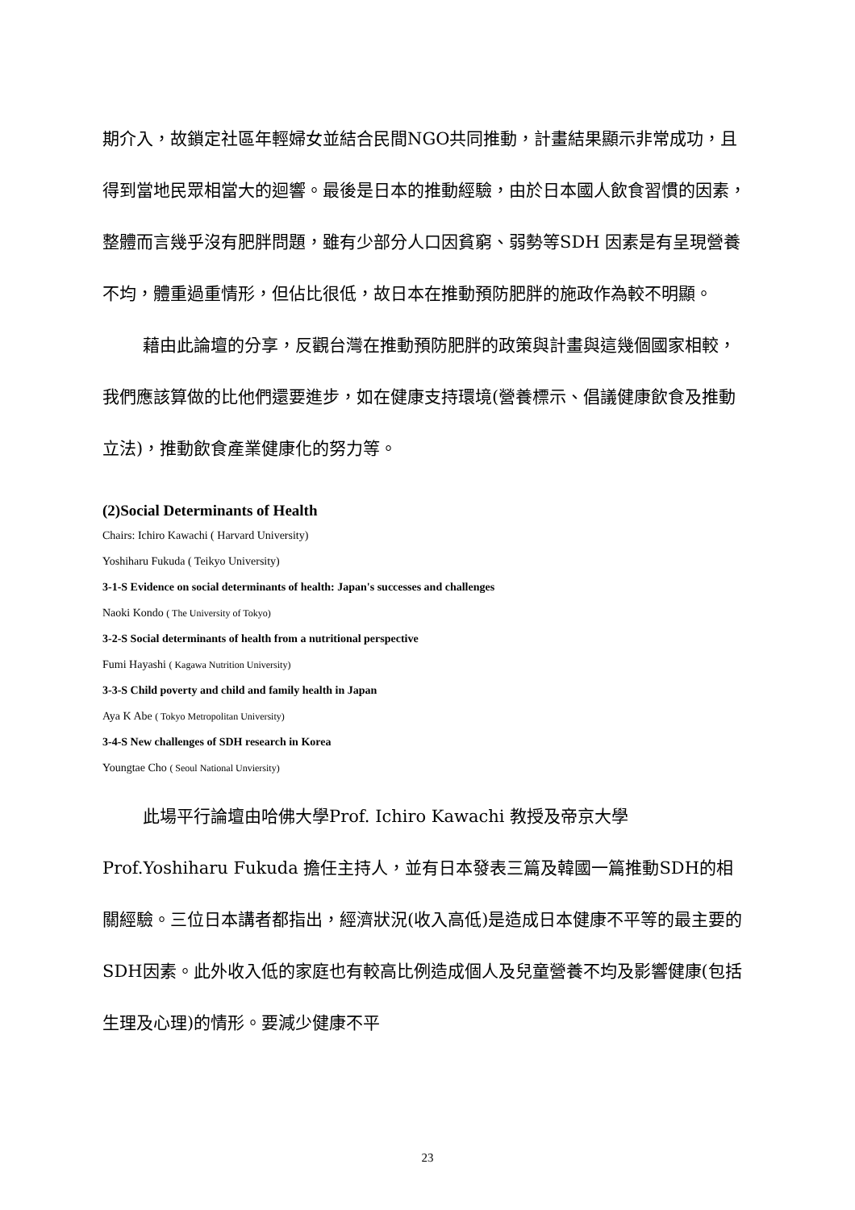期介入，故鎖定社區年輕婦女並結合民間NGO共同推動，計畫結果顯示非常成功，且得到當地民眾相當大的迴響。最後是日本的推動經驗，由於日本國人飲食習慣的因素，整體而言幾乎沒有肥胖問題，雖有少部分人口因貧窮、弱勢等SDH 因素是有呈現營養不均，體重過重情形，但佔比很低，故日本在推動預防肥胖的施政作為較不明顯。
藉由此論壇的分享，反觀台灣在推動預防肥胖的政策與計畫與這幾個國家相較，我們應該算做的比他們還要進步，如在健康支持環境(營養標示、倡議健康飲食及推動立法)，推動飲食產業健康化的努力等。
(2)Social Determinants of Health
Chairs: Ichiro Kawachi ( Harvard University)
Yoshiharu Fukuda ( Teikyo University)
3-1-S Evidence on social determinants of health: Japan's successes and challenges
Naoki Kondo ( The University of Tokyo)
3-2-S Social determinants of health from a nutritional perspective
Fumi Hayashi ( Kagawa Nutrition University)
3-3-S Child poverty and child and family health in Japan
Aya K Abe ( Tokyo Metropolitan University)
3-4-S New challenges of SDH research in Korea
Youngtae Cho ( Seoul National Unviersity)
此場平行論壇由哈佛大學Prof. Ichiro Kawachi 教授及帝京大學Prof.Yoshiharu Fukuda 擔任主持人，並有日本發表三篇及韓國一篇推動SDH的相關經驗。三位日本講者都指出，經濟狀況(收入高低)是造成日本健康不平等的最主要的SDH因素。此外收入低的家庭也有較高比例造成個人及兒童營養不均及影響健康(包括生理及心理)的情形。要減少健康不平
23